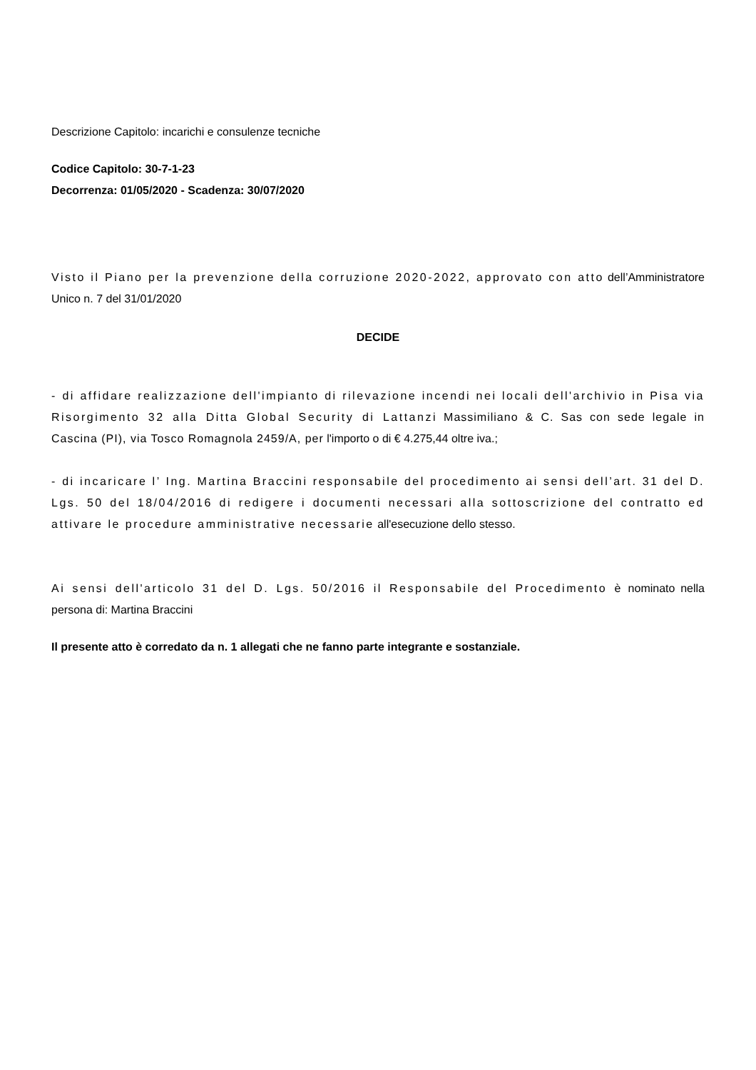Descrizione Capitolo: incarichi e consulenze tecniche
Codice Capitolo: 30-7-1-23
Decorrenza: 01/05/2020 - Scadenza: 30/07/2020
Visto il Piano per la prevenzione della corruzione 2020-2022, approvato con atto dell’Amministratore Unico n. 7 del 31/01/2020
DECIDE
- di affidare realizzazione dell'impianto di rilevazione incendi nei locali dell'archivio in Pisa via Risorgimento 32 alla Ditta Global Security di Lattanzi Massimiliano & C. Sas con sede legale in Cascina (PI), via Tosco Romagnola 2459/A, per l'importo o di € 4.275,44 oltre iva.;
- di incaricare l’ Ing. Martina Braccini responsabile del procedimento ai sensi dell’art. 31 del D. Lgs. 50 del 18/04/2016 di redigere i documenti necessari alla sottoscrizione del contratto ed attivare le procedure amministrative necessarie all'esecuzione dello stesso.
Ai sensi dell'articolo 31 del D. Lgs. 50/2016 il Responsabile del Procedimento è nominato nella persona di: Martina Braccini
Il presente atto è corredato da n. 1 allegati che ne fanno parte integrante e sostanziale.